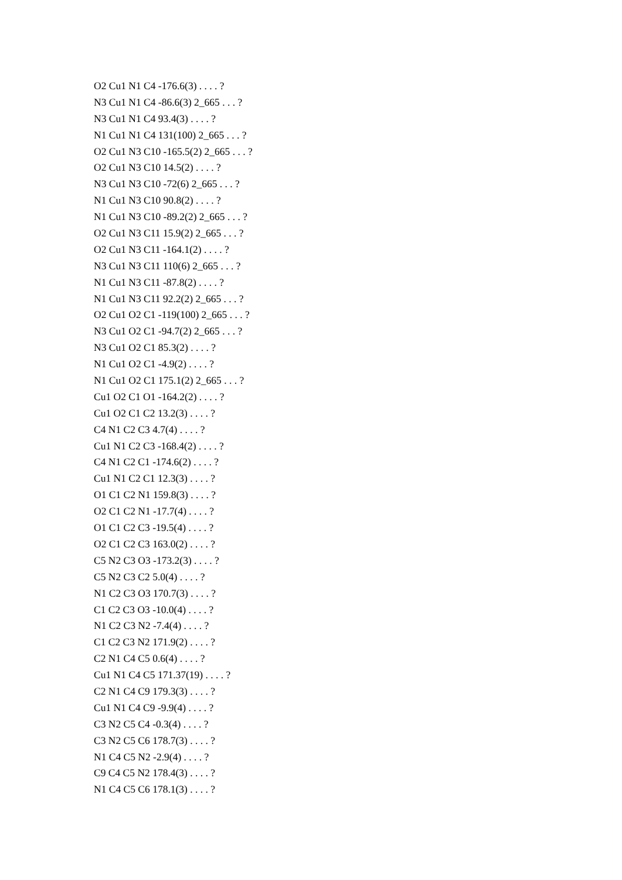O2 Cu1 N1 C4 -176.6(3) . . . . ?
N3 Cu1 N1 C4 -86.6(3) 2_665 . . . ?
N3 Cu1 N1 C4 93.4(3) . . . . ?
N1 Cu1 N1 C4 131(100) 2_665 . . . ?
O2 Cu1 N3 C10 -165.5(2) 2_665 . . . ?
O2 Cu1 N3 C10 14.5(2) . . . . ?
N3 Cu1 N3 C10 -72(6) 2_665 . . . ?
N1 Cu1 N3 C10 90.8(2) . . . . ?
N1 Cu1 N3 C10 -89.2(2) 2_665 . . . ?
O2 Cu1 N3 C11 15.9(2) 2_665 . . . ?
O2 Cu1 N3 C11 -164.1(2) . . . . ?
N3 Cu1 N3 C11 110(6) 2_665 . . . ?
N1 Cu1 N3 C11 -87.8(2) . . . . ?
N1 Cu1 N3 C11 92.2(2) 2_665 . . . ?
O2 Cu1 O2 C1 -119(100) 2_665 . . . ?
N3 Cu1 O2 C1 -94.7(2) 2_665 . . . ?
N3 Cu1 O2 C1 85.3(2) . . . . ?
N1 Cu1 O2 C1 -4.9(2) . . . . ?
N1 Cu1 O2 C1 175.1(2) 2_665 . . . ?
Cu1 O2 C1 O1 -164.2(2) . . . . ?
Cu1 O2 C1 C2 13.2(3) . . . . ?
C4 N1 C2 C3 4.7(4) . . . . ?
Cu1 N1 C2 C3 -168.4(2) . . . . ?
C4 N1 C2 C1 -174.6(2) . . . . ?
Cu1 N1 C2 C1 12.3(3) . . . . ?
O1 C1 C2 N1 159.8(3) . . . . ?
O2 C1 C2 N1 -17.7(4) . . . . ?
O1 C1 C2 C3 -19.5(4) . . . . ?
O2 C1 C2 C3 163.0(2) . . . . ?
C5 N2 C3 O3 -173.2(3) . . . . ?
C5 N2 C3 C2 5.0(4) . . . . ?
N1 C2 C3 O3 170.7(3) . . . . ?
C1 C2 C3 O3 -10.0(4) . . . . ?
N1 C2 C3 N2 -7.4(4) . . . . ?
C1 C2 C3 N2 171.9(2) . . . . ?
C2 N1 C4 C5 0.6(4) . . . . ?
Cu1 N1 C4 C5 171.37(19) . . . . ?
C2 N1 C4 C9 179.3(3) . . . . ?
Cu1 N1 C4 C9 -9.9(4) . . . . ?
C3 N2 C5 C4 -0.3(4) . . . . ?
C3 N2 C5 C6 178.7(3) . . . . ?
N1 C4 C5 N2 -2.9(4) . . . . ?
C9 C4 C5 N2 178.4(3) . . . . ?
N1 C4 C5 C6 178.1(3) . . . . ?